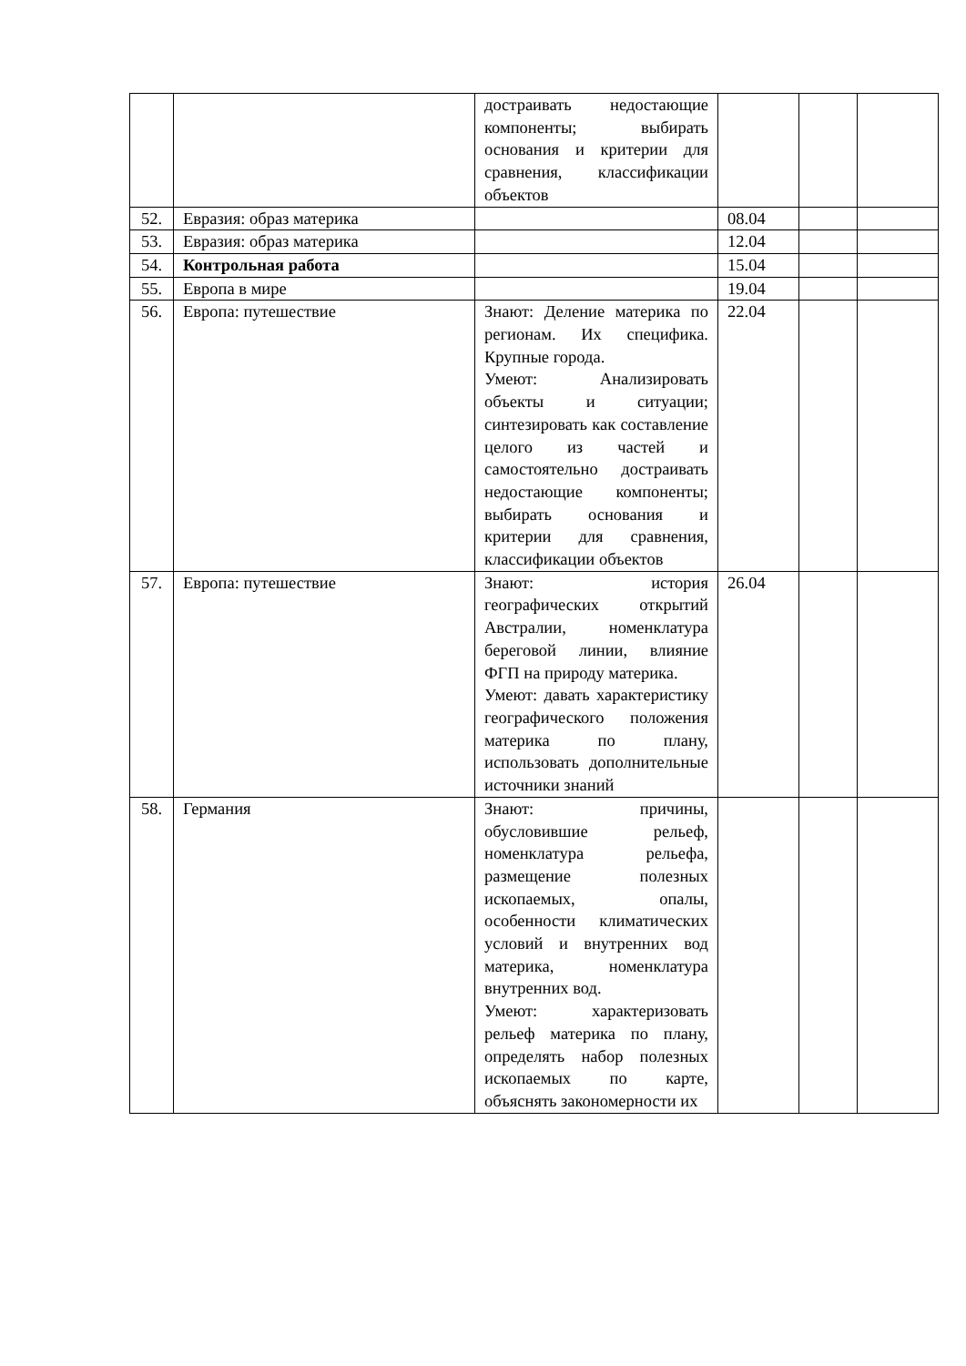| | | достраивать недостающие компоненты; выбирать основания и критерии для сравнения, классификации объектов | | | |
| 52. | Евразия: образ материка | | 08.04 | | |
| 53. | Евразия: образ материка | | 12.04 | | |
| 54. | Контрольная работа | | 15.04 | | |
| 55. | Европа в мире | | 19.04 | | |
| 56. | Европа: путешествие | Знают: Деление материка по регионам. Их специфика. Крупные города. Умеют: Анализировать объекты и ситуации; синтезировать как составление целого из частей и самостоятельно достраивать недостающие компоненты; выбирать основания и критерии для сравнения, классификации объектов | 22.04 | | |
| 57. | Европа: путешествие | Знают: история географических открытий Австралии, номенклатура береговой линии, влияние ФГП на природу материка. Умеют: давать характеристику географического положения материка по плану, использовать дополнительные источники знаний | 26.04 | | |
| 58. | Германия | Знают: причины, обусловившие рельеф, номенклатура рельефа, размещение полезных ископаемых, опалы, особенности климатических условий и внутренних вод материка, номенклатура внутренних вод. Умеют: характеризовать рельеф материка по плану, определять набор полезных ископаемых по карте, объяснять закономерности их | | | |